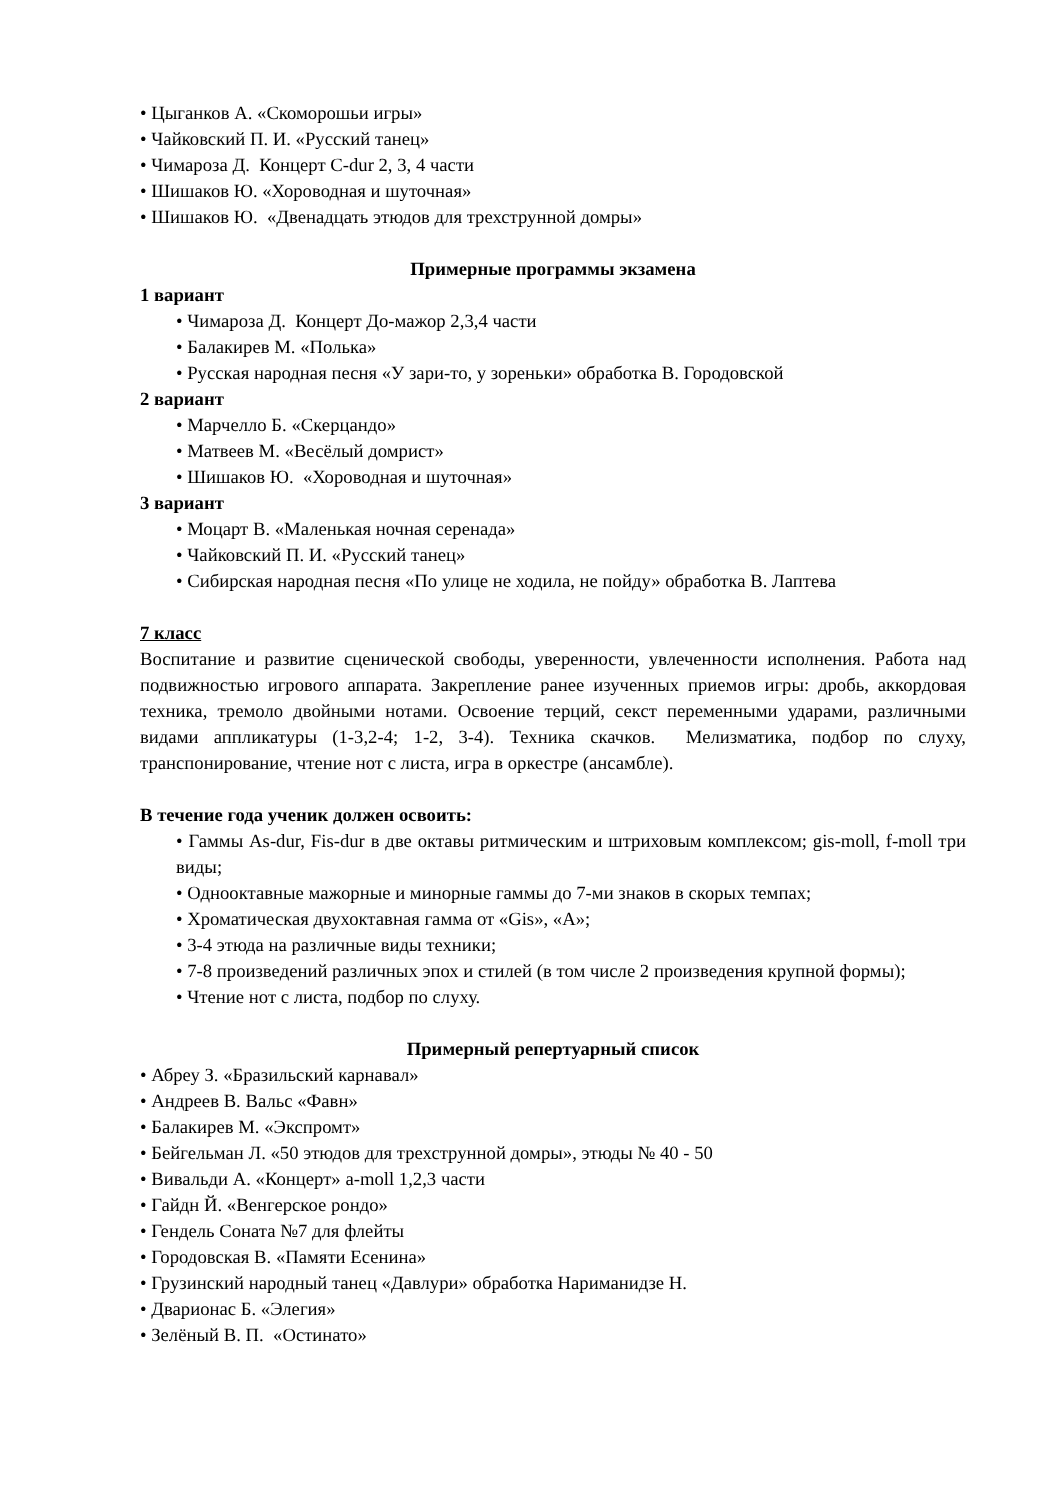• Цыганков А. «Скоморошьи игры»
• Чайковский П. И. «Русский танец»
• Чимароза Д. Концерт C-dur 2, 3, 4 части
• Шишаков Ю. «Хороводная и шуточная»
• Шишаков Ю. «Двенадцать этюдов для трехструнной домры»
Примерные программы экзамена
1 вариант
• Чимароза Д. Концерт До-мажор 2,3,4 части
• Балакирев М. «Полька»
• Русская народная песня «У зари-то, у зореньки» обработка В. Городовской
2 вариант
• Марчелло Б. «Скерцандо»
• Матвеев М. «Весёлый домрист»
• Шишаков Ю. «Хороводная и шуточная»
3 вариант
• Моцарт В. «Маленькая ночная серенада»
• Чайковский П. И. «Русский танец»
• Сибирская народная песня «По улице не ходила, не пойду» обработка В. Лаптева
7 класс
Воспитание и развитие сценической свободы, уверенности, увлеченности исполнения. Работа над подвижностью игрового аппарата. Закрепление ранее изученных приемов игры: дробь, аккордовая техника, тремоло двойными нотами. Освоение терций, секст переменными ударами, различными видами аппликатуры (1-3,2-4; 1-2, 3-4). Техника скачков. Мелизматика, подбор по слуху, транспонирование, чтение нот с листа, игра в оркестре (ансамбле).
В течение года ученик должен освоить:
• Гаммы As-dur, Fis-dur в две октавы ритмическим и штриховым комплексом; gis-moll, f-moll три виды;
• Однооктавные мажорные и минорные гаммы до 7-ми знаков в скорых темпах;
• Хроматическая двухоктавная гамма от «Gis», «A»;
• 3-4 этюда на различные виды техники;
• 7-8 произведений различных эпох и стилей (в том числе 2 произведения крупной формы);
• Чтение нот с листа, подбор по слуху.
Примерный репертуарный список
• Абреу З. «Бразильский карнавал»
• Андреев В. Вальс «Фавн»
• Балакирев М. «Экспромт»
• Бейгельман Л. «50 этюдов для трехструнной домры», этюды № 40 - 50
• Вивальди А. «Концерт» a-moll 1,2,3 части
• Гайдн Й. «Венгерское рондо»
• Гендель Соната №7 для флейты
• Городовская В. «Памяти Есенина»
• Грузинский народный танец «Давлури» обработка Нариманидзе Н.
• Дварионас Б. «Элегия»
• Зелёный В. П. «Остинато»